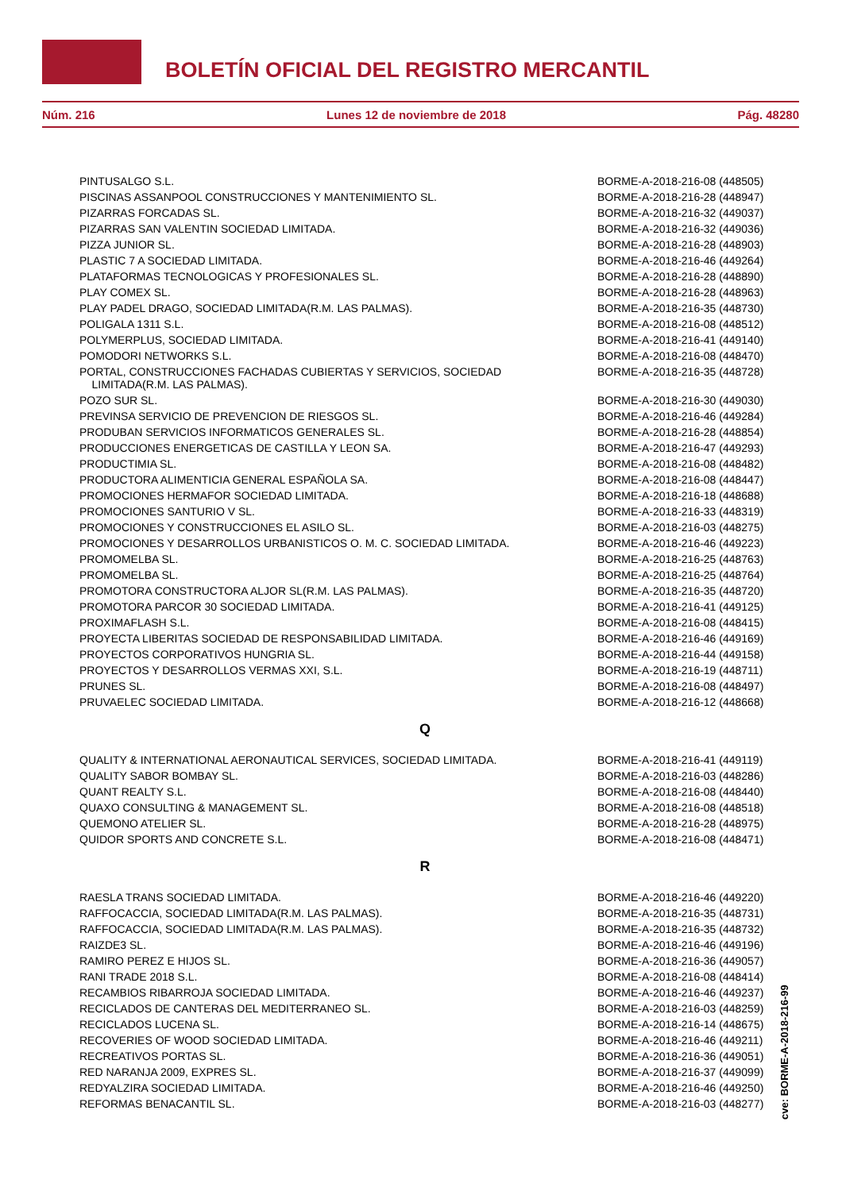BOLETÍN OFICIAL DEL REGISTRO MERCANTIL
Núm. 216 Lunes 12 de noviembre de 2018 Pág. 48280
| PINTUSALGO S.L. | BORME-A-2018-216-08 (448505) |
| PISCINAS ASSANPOOL CONSTRUCCIONES Y MANTENIMIENTO SL. | BORME-A-2018-216-28 (448947) |
| PIZARRAS FORCADAS SL. | BORME-A-2018-216-32 (449037) |
| PIZARRAS SAN VALENTIN SOCIEDAD LIMITADA. | BORME-A-2018-216-32 (449036) |
| PIZZA JUNIOR SL. | BORME-A-2018-216-28 (448903) |
| PLASTIC 7 A SOCIEDAD LIMITADA. | BORME-A-2018-216-46 (449264) |
| PLATAFORMAS TECNOLOGICAS Y PROFESIONALES SL. | BORME-A-2018-216-28 (448890) |
| PLAY COMEX SL. | BORME-A-2018-216-28 (448963) |
| PLAY PADEL DRAGO, SOCIEDAD LIMITADA(R.M. LAS PALMAS). | BORME-A-2018-216-35 (448730) |
| POLIGALA 1311 S.L. | BORME-A-2018-216-08 (448512) |
| POLYMERPLUS, SOCIEDAD LIMITADA. | BORME-A-2018-216-41 (449140) |
| POMODORI NETWORKS S.L. | BORME-A-2018-216-08 (448470) |
| PORTAL, CONSTRUCCIONES FACHADAS CUBIERTAS Y SERVICIOS, SOCIEDAD LIMITADA(R.M. LAS PALMAS). | BORME-A-2018-216-35 (448728) |
| POZO SUR SL. | BORME-A-2018-216-30 (449030) |
| PREVINSA SERVICIO DE PREVENCION DE RIESGOS SL. | BORME-A-2018-216-46 (449284) |
| PRODUBAN SERVICIOS INFORMATICOS GENERALES SL. | BORME-A-2018-216-28 (448854) |
| PRODUCCIONES ENERGETICAS DE CASTILLA Y LEON SA. | BORME-A-2018-216-47 (449293) |
| PRODUCTIMIA SL. | BORME-A-2018-216-08 (448482) |
| PRODUCTORA ALIMENTICIA GENERAL ESPAÑOLA SA. | BORME-A-2018-216-08 (448447) |
| PROMOCIONES HERMAFOR SOCIEDAD LIMITADA. | BORME-A-2018-216-18 (448688) |
| PROMOCIONES SANTURIO V SL. | BORME-A-2018-216-33 (448319) |
| PROMOCIONES Y CONSTRUCCIONES EL ASILO SL. | BORME-A-2018-216-03 (448275) |
| PROMOCIONES Y DESARROLLOS URBANISTICOS O. M. C. SOCIEDAD LIMITADA. | BORME-A-2018-216-46 (449223) |
| PROMOMELBA SL. | BORME-A-2018-216-25 (448763) |
| PROMOMELBA SL. | BORME-A-2018-216-25 (448764) |
| PROMOTORA CONSTRUCTORA ALJOR SL(R.M. LAS PALMAS). | BORME-A-2018-216-35 (448720) |
| PROMOTORA PARCOR 30 SOCIEDAD LIMITADA. | BORME-A-2018-216-41 (449125) |
| PROXIMAFLASH S.L. | BORME-A-2018-216-08 (448415) |
| PROYECTA LIBERITAS SOCIEDAD DE RESPONSABILIDAD LIMITADA. | BORME-A-2018-216-46 (449169) |
| PROYECTOS CORPORATIVOS HUNGRIA SL. | BORME-A-2018-216-44 (449158) |
| PROYECTOS Y DESARROLLOS VERMAS XXI, S.L. | BORME-A-2018-216-19 (448711) |
| PRUNES SL. | BORME-A-2018-216-08 (448497) |
| PRUVAELEC SOCIEDAD LIMITADA. | BORME-A-2018-216-12 (448668) |
Q
| QUALITY & INTERNATIONAL AERONAUTICAL SERVICES, SOCIEDAD LIMITADA. | BORME-A-2018-216-41 (449119) |
| QUALITY SABOR BOMBAY SL. | BORME-A-2018-216-03 (448286) |
| QUANT REALTY S.L. | BORME-A-2018-216-08 (448440) |
| QUAXO CONSULTING & MANAGEMENT SL. | BORME-A-2018-216-08 (448518) |
| QUEMONO ATELIER SL. | BORME-A-2018-216-28 (448975) |
| QUIDOR SPORTS AND CONCRETE S.L. | BORME-A-2018-216-08 (448471) |
R
| RAESLA TRANS SOCIEDAD LIMITADA. | BORME-A-2018-216-46 (449220) |
| RAFFOCACCIA, SOCIEDAD LIMITADA(R.M. LAS PALMAS). | BORME-A-2018-216-35 (448731) |
| RAFFOCACCIA, SOCIEDAD LIMITADA(R.M. LAS PALMAS). | BORME-A-2018-216-35 (448732) |
| RAIZDE3 SL. | BORME-A-2018-216-46 (449196) |
| RAMIRO PEREZ E HIJOS SL. | BORME-A-2018-216-36 (449057) |
| RANI TRADE 2018 S.L. | BORME-A-2018-216-08 (448414) |
| RECAMBIOS RIBARROJA SOCIEDAD LIMITADA. | BORME-A-2018-216-46 (449237) |
| RECICLADOS DE CANTERAS DEL MEDITERRANEO SL. | BORME-A-2018-216-03 (448259) |
| RECICLADOS LUCENA SL. | BORME-A-2018-216-14 (448675) |
| RECOVERIES OF WOOD SOCIEDAD LIMITADA. | BORME-A-2018-216-46 (449211) |
| RECREATIVOS PORTAS SL. | BORME-A-2018-216-36 (449051) |
| RED NARANJA 2009, EXPRES SL. | BORME-A-2018-216-37 (449099) |
| REDYALZIRA SOCIEDAD LIMITADA. | BORME-A-2018-216-46 (449250) |
| REFORMAS BENACANTIL SL. | BORME-A-2018-216-03 (448277) |
cve: BORME-A-2018-216-99